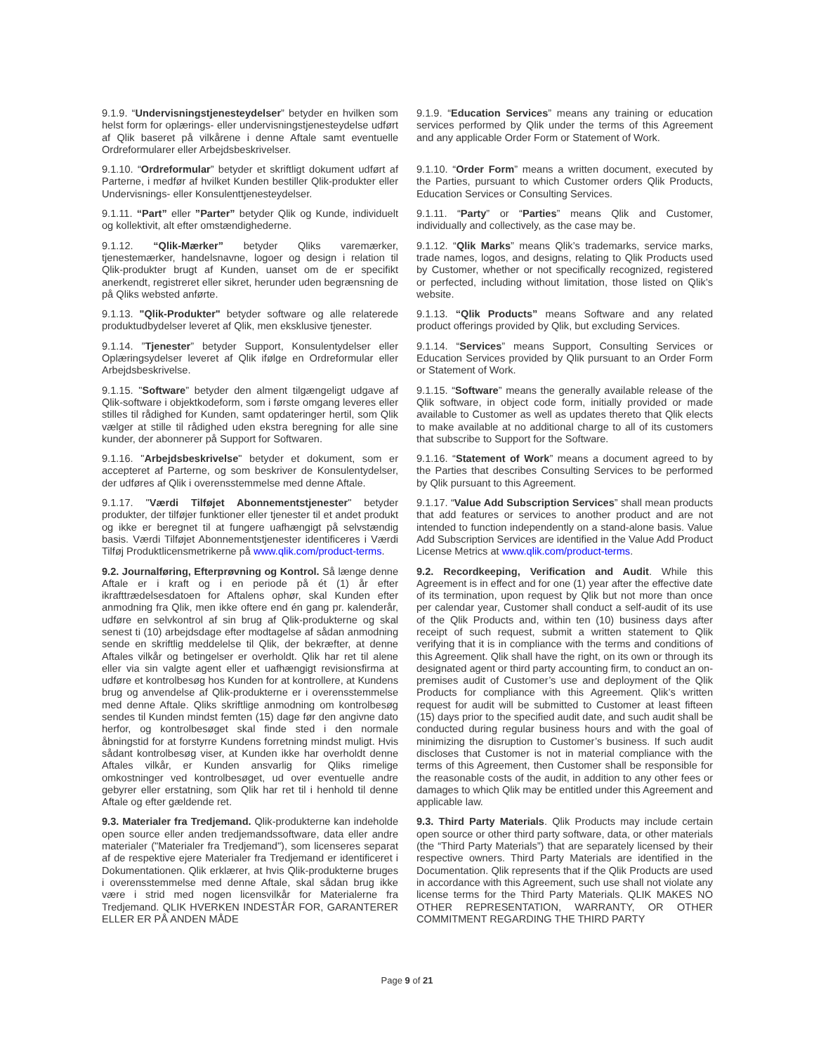9.1.9. “Undervisningstjenesteydelser” betyder en hvilken som helst form for oplærings- eller undervisningstjenesteydelse udført af Qlik baseret på vilkårene i denne Aftale samt eventuelle Ordreformularer eller Arbejdsbeskrivelser.
9.1.9. “Education Services” means any training or education services performed by Qlik under the terms of this Agreement and any applicable Order Form or Statement of Work.
9.1.10. “Ordreformular” betyder et skriftligt dokument udført af Parterne, i medfør af hvilket Kunden bestiller Qlik-produkter eller Undervisnings- eller Konsulenttjenesteydelser.
9.1.10. “Order Form” means a written document, executed by the Parties, pursuant to which Customer orders Qlik Products, Education Services or Consulting Services.
9.1.11. “Part” eller ”Parter” betyder Qlik og Kunde, individuelt og kollektivit, alt efter omstændighederne.
9.1.11. “Party” or “Parties” means Qlik and Customer, individually and collectively, as the case may be.
9.1.12. “Qlik-Mærker” betyder Qliks varemærker, tjenestemærker, handelsnavne, logoer og design i relation til Qlik-produkter brugt af Kunden, uanset om de er specifikt anerkendt, registreret eller sikret, herunder uden begrænsning de på Qliks websted anførte.
9.1.12. “Qlik Marks” means Qlik’s trademarks, service marks, trade names, logos, and designs, relating to Qlik Products used by Customer, whether or not specifically recognized, registered or perfected, including without limitation, those listed on Qlik’s website.
9.1.13. "Qlik-Produkter" betyder software og alle relaterede produktudbydelser leveret af Qlik, men eksklusive tjenester.
9.1.13. “Qlik Products” means Software and any related product offerings provided by Qlik, but excluding Services.
9.1.14. ”Tjenester” betyder Support, Konsulentydelser eller Oplæringsydelser leveret af Qlik ifølge en Ordreformular eller Arbejdsbeskrivelse.
9.1.14. “Services” means Support, Consulting Services or Education Services provided by Qlik pursuant to an Order Form or Statement of Work.
9.1.15. "Software” betyder den alment tilgængeligt udgave af Qlik-software i objektkodeform, som i første omgang leveres eller stilles til rådighed for Kunden, samt opdateringer hertil, som Qlik vælger at stille til rådighed uden ekstra beregning for alle sine kunder, der abonnerer på Support for Softwaren.
9.1.15. “Software” means the generally available release of the Qlik software, in object code form, initially provided or made available to Customer as well as updates thereto that Qlik elects to make available at no additional charge to all of its customers that subscribe to Support for the Software.
9.1.16. "Arbejdsbeskrivelse" betyder et dokument, som er accepteret af Parterne, og som beskriver de Konsulentydelser, der udføres af Qlik i overensstemmelse med denne Aftale.
9.1.16. “Statement of Work” means a document agreed to by the Parties that describes Consulting Services to be performed by Qlik pursuant to this Agreement.
9.1.17. "Værdi Tilføjet Abonnementstjenester" betyder produkter, der tilføjer funktioner eller tjenester til et andet produkt og ikke er beregnet til at fungere uafhængigt på selvstændig basis. Værdi Tilføjet Abonnementstjenester identificeres i Værdi Tilføj Produktlicensmetrikerne på www.qlik.com/product-terms.
9.1.17. “Value Add Subscription Services” shall mean products that add features or services to another product and are not intended to function independently on a stand-alone basis. Value Add Subscription Services are identified in the Value Add Product License Metrics at www.qlik.com/product-terms.
9.2. Journalføring, Efterprøvning og Kontrol. Så længe denne Aftale er i kraft og i en periode på ét (1) år efter ikrafttrædelsesdatoen for Aftalens ophør, skal Kunden efter anmodning fra Qlik, men ikke oftere end én gang pr. kalenderår, udføre en selvkontrol af sin brug af Qlik-produkterne og skal senest ti (10) arbejdsdage efter modtagelse af sådan anmodning sende en skriftlig meddelelse til Qlik, der bekræfter, at denne Aftales vilkår og betingelser er overholdt. Qlik har ret til alene eller via sin valgte agent eller et uafhængigt revisionsfirma at udføre et kontrolbesøg hos Kunden for at kontrollere, at Kundens brug og anvendelse af Qlik-produkterne er i overensstemmelse med denne Aftale. Qliks skriftlige anmodning om kontrolbesøg sendes til Kunden mindst femten (15) dage før den angivne dato herfor, og kontrolbesøget skal finde sted i den normale åbningstid for at forstyrre Kundens forretning mindst muligt. Hvis sådant kontrolbesøg viser, at Kunden ikke har overholdt denne Aftales vilkår, er Kunden ansvarlig for Qliks rimelige omkostninger ved kontrolbesøget, ud over eventuelle andre gebyrer eller erstatning, som Qlik har ret til i henhold til denne Aftale og efter gældende ret.
9.2. Recordkeeping, Verification and Audit. While this Agreement is in effect and for one (1) year after the effective date of its termination, upon request by Qlik but not more than once per calendar year, Customer shall conduct a self-audit of its use of the Qlik Products and, within ten (10) business days after receipt of such request, submit a written statement to Qlik verifying that it is in compliance with the terms and conditions of this Agreement. Qlik shall have the right, on its own or through its designated agent or third party accounting firm, to conduct an on-premises audit of Customer’s use and deployment of the Qlik Products for compliance with this Agreement. Qlik’s written request for audit will be submitted to Customer at least fifteen (15) days prior to the specified audit date, and such audit shall be conducted during regular business hours and with the goal of minimizing the disruption to Customer’s business. If such audit discloses that Customer is not in material compliance with the terms of this Agreement, then Customer shall be responsible for the reasonable costs of the audit, in addition to any other fees or damages to which Qlik may be entitled under this Agreement and applicable law.
9.3. Materialer fra Tredjemand. Qlik-produkterne kan indeholde open source eller anden tredjemandssoftware, data eller andre materialer ("Materialer fra Tredjemand"), som licenseres separat af de respektive ejere Materialer fra Tredjemand er identificeret i Dokumentationen. Qlik erklærer, at hvis Qlik-produkterne bruges i overensstemmelse med denne Aftale, skal sådan brug ikke være i strid med nogen licensvilkår for Materialerne fra Tredjemand. QLIK HVERKEN INDESTÅR FOR, GARANTERER ELLER ER PÅ ANDEN MÅDE
9.3. Third Party Materials. Qlik Products may include certain open source or other third party software, data, or other materials (the “Third Party Materials”) that are separately licensed by their respective owners. Third Party Materials are identified in the Documentation. Qlik represents that if the Qlik Products are used in accordance with this Agreement, such use shall not violate any license terms for the Third Party Materials. QLIK MAKES NO OTHER REPRESENTATION, WARRANTY, OR OTHER COMMITMENT REGARDING THE THIRD PARTY
Page 9 of 21